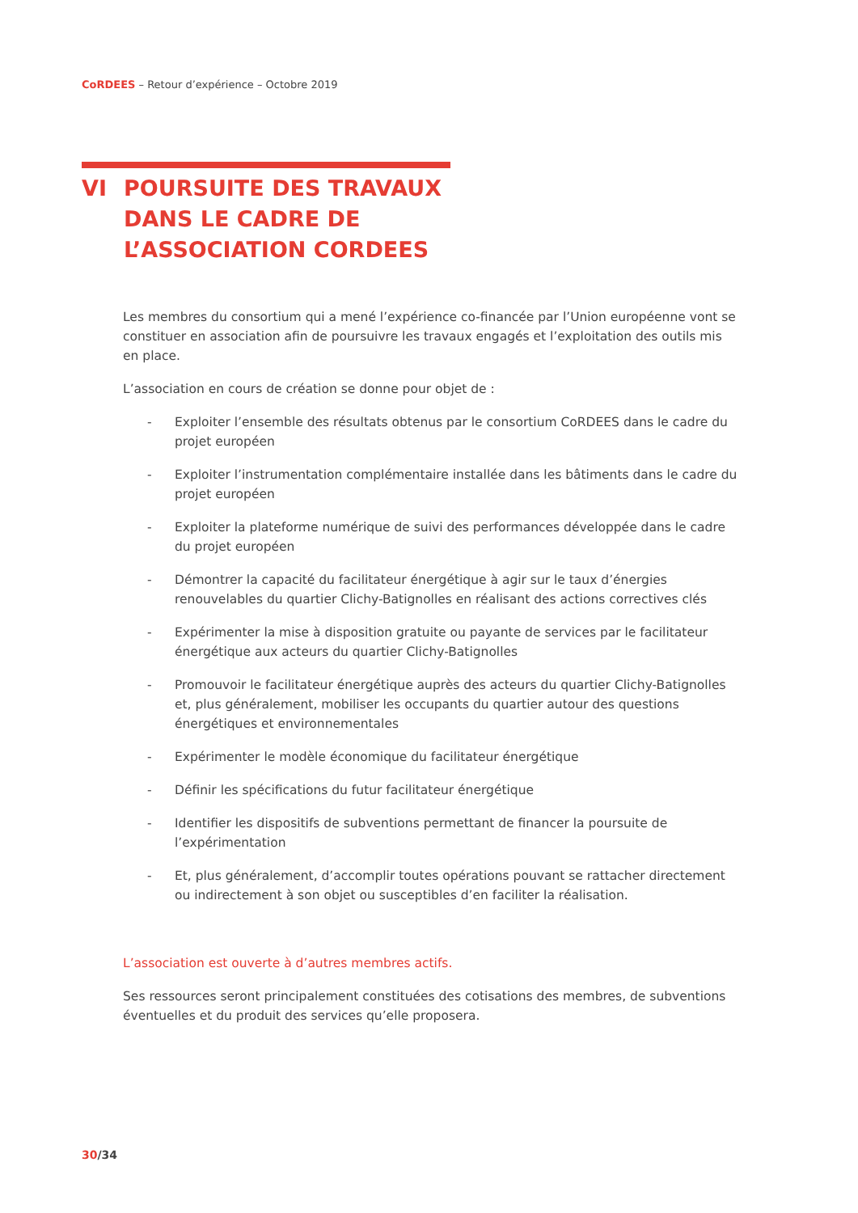CoRDEES – Retour d’expérience – Octobre 2019
VI POURSUITE DES TRAVAUX
DANS LE CADRE DE
L’ASSOCIATION CORDEES
Les membres du consortium qui a mené l’expérience co-financée par l’Union européenne vont se constituer en association afin de poursuivre les travaux engagés et l’exploitation des outils mis en place.
L’association en cours de création se donne pour objet de :
- Exploiter l’ensemble des résultats obtenus par le consortium CoRDEES dans le cadre du projet européen
- Exploiter l’instrumentation complémentaire installée dans les bâtiments dans le cadre du projet européen
- Exploiter la plateforme numérique de suivi des performances développée dans le cadre du projet européen
- Démontrer la capacité du facilitateur énergétique à agir sur le taux d’énergies renouvelables du quartier Clichy-Batignolles en réalisant des actions correctives clés
- Expérimenter la mise à disposition gratuite ou payante de services par le facilitateur énergétique aux acteurs du quartier Clichy-Batignolles
- Promouvoir le facilitateur énergétique auprès des acteurs du quartier Clichy-Batignolles et, plus généralement, mobiliser les occupants du quartier autour des questions énergétiques et environnementales
- Expérimenter le modèle économique du facilitateur énergétique
- Définir les spécifications du futur facilitateur énergétique
- Identifier les dispositifs de subventions permettant de financer la poursuite de l’expérimentation
- Et, plus généralement, d’accomplir toutes opérations pouvant se rattacher directement ou indirectement à son objet ou susceptibles d’en faciliter la réalisation.
L’association est ouverte à d’autres membres actifs.
Ses ressources seront principalement constituées des cotisations des membres, de subventions éventuelles et du produit des services qu’elle proposera.
30/34